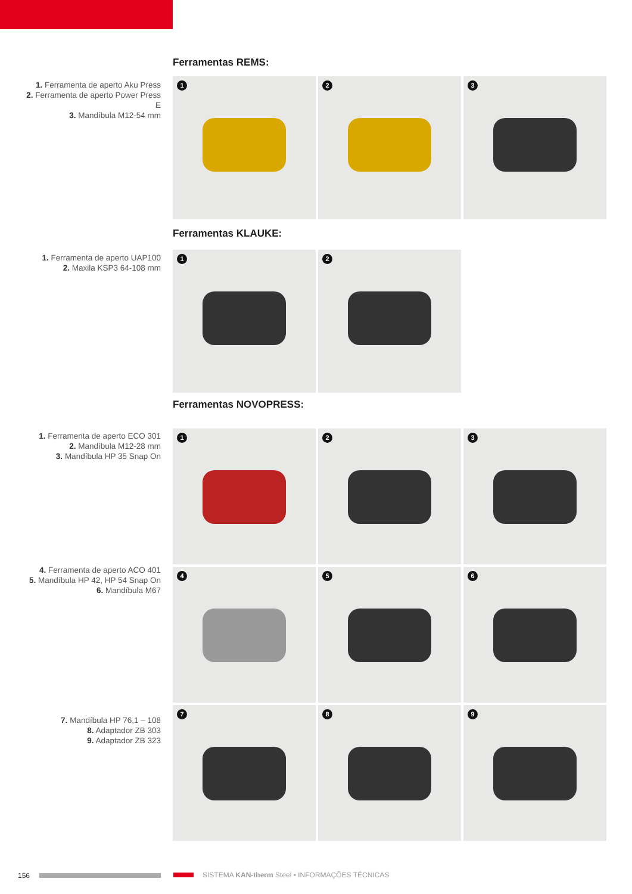Ferramentas REMS:
1. Ferramenta de aperto Aku Press
2. Ferramenta de aperto Power Press E
3. Mandíbula M12-54 mm
1
2
3
Ferramentas KLAUKE:
1. Ferramenta de aperto UAP100
2. Maxila KSP3 64-108 mm
1
2
Ferramentas NOVOPRESS:
1. Ferramenta de aperto ECO 301
2. Mandíbula M12-28 mm
3. Mandíbula HP 35 Snap On
4. Ferramenta de aperto ACO 401
5. Mandíbula HP 42, HP 54 Snap On
6. Mandíbula M67
7. Mandíbula HP 76,1 – 108
8. Adaptador ZB 303
9. Adaptador ZB 323
1
2
3
4
5
6
7
8
9
156
SISTEMA KAN-therm Steel • INFORMAÇÕES TÉCNICAS